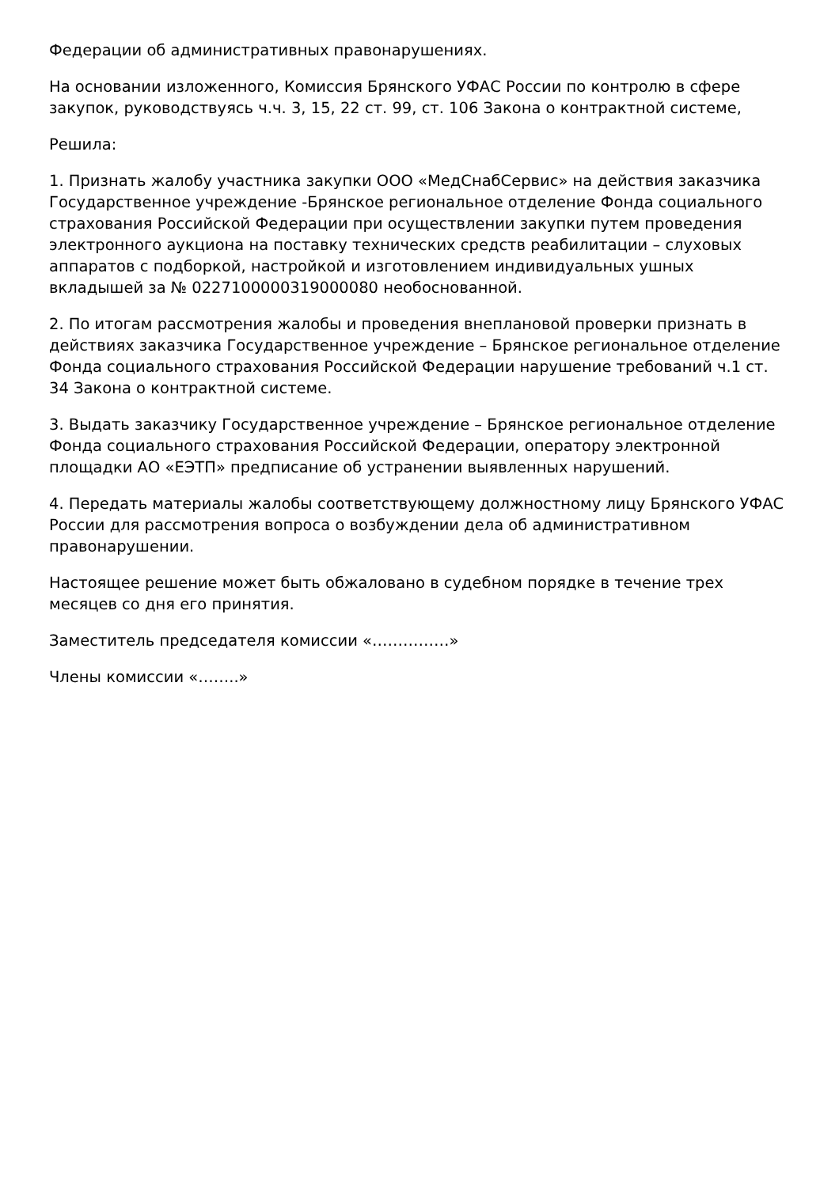Федерации об административных правонарушениях.
На основании изложенного, Комиссия Брянского УФАС России по контролю в сфере закупок, руководствуясь ч.ч. 3, 15, 22 ст. 99, ст. 106 Закона о контрактной системе,
Решила:
1. Признать жалобу участника закупки ООО «МедСнабСервис» на действия заказчика Государственное учреждение -Брянское региональное отделение Фонда социального страхования Российской Федерации при осуществлении закупки путем проведения электронного аукциона на поставку технических средств реабилитации – слуховых аппаратов с подборкой, настройкой и изготовлением индивидуальных ушных вкладышей за № 0227100000319000080 необоснованной.
2. По итогам рассмотрения жалобы и проведения внеплановой проверки признать в действиях заказчика Государственное учреждение – Брянское региональное отделение Фонда социального страхования Российской Федерации нарушение требований ч.1 ст. 34 Закона о контрактной системе.
3. Выдать заказчику Государственное учреждение – Брянское региональное отделение Фонда социального страхования Российской Федерации, оператору электронной площадки АО «ЕЭТП» предписание об устранении выявленных нарушений.
4. Передать материалы жалобы соответствующему должностному лицу Брянского УФАС России для рассмотрения вопроса о возбуждении дела об административном правонарушении.
Настоящее решение может быть обжаловано в судебном порядке в течение трех месяцев со дня его принятия.
Заместитель председателя комиссии «……………»
Члены комиссии «……..»